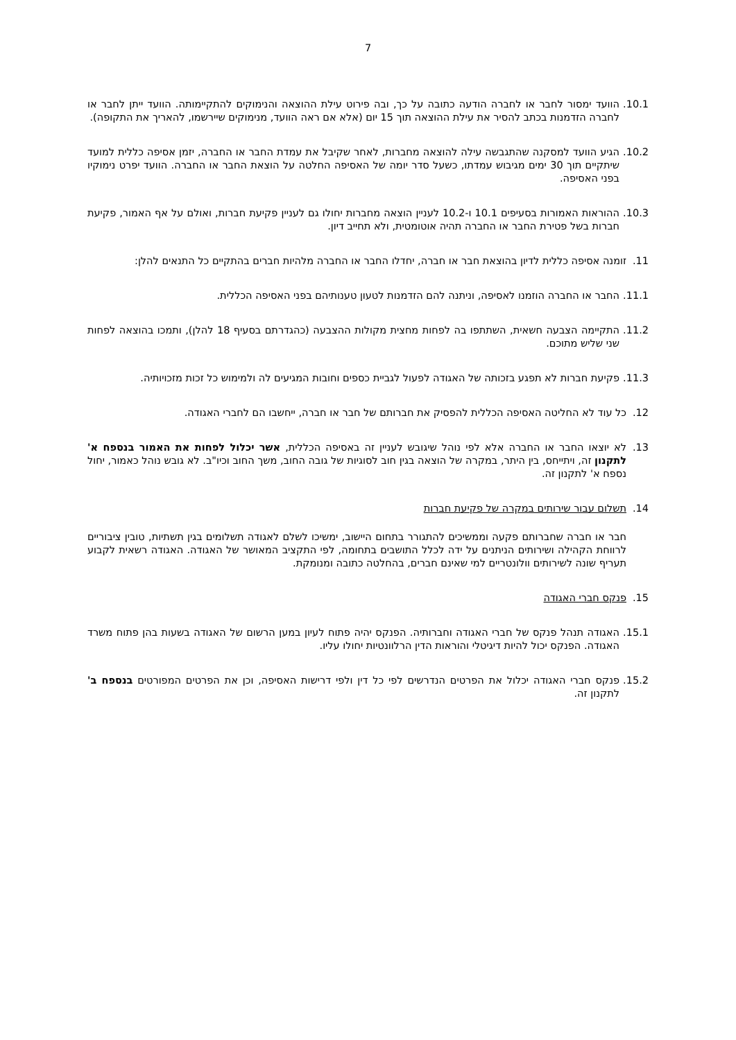7
10.1.
הוועד ימסור לחבר או לחברה הודעה כתובה על כך, ובה פירוט עילת ההוצאה והנימוקים להתקיימותה. הוועד ייתן לחבר או לחברה הזדמנות בכתב להסיר את עילת ההוצאה תוך 15 יום (אלא אם ראה הוועד, מנימוקים שיירשמו, להאריך את התקופה).
10.2.
הגיע הוועד למסקנה שהתגבשה עילה להוצאה מחברות, לאחר שקיבל את עמדת החבר או החברה, יזמן אסיפה כללית למועד שיתקיים תוך 30 ימים מגיבוש עמדתו, כשעל סדר יומה של האסיפה החלטה על הוצאת החבר או החברה. הוועד יפרט נימוקיו בפני האסיפה.
10.3.
ההוראות האמורות בסעיפים 10.1 ו-10.2 לעניין הוצאה מחברות יחולו גם לעניין פקיעת חברות, ואולם על אף האמור, פקיעת חברות בשל פטירת החבר או החברה תהיה אוטומטית, ולא תחייב דיון.
11. זומנה אסיפה כללית לדיון בהוצאת חבר או חברה, יחדלו החבר או החברה מלהיות חברים בהתקיים כל התנאים להלן:
11.1.
החבר או החברה הוזמנו לאסיפה, וניתנה להם הזדמנות לטעון טענותיהם בפני האסיפה הכללית.
11.2.
התקיימה הצבעה חשאית, השתתפו בה לפחות מחצית מקולות ההצבעה (כהגדרתם בסעיף 18 להלן), ותמכו בהוצאה לפחות שני שליש מתוכם.
11.3.
פקיעת חברות לא תפגע בזכותה של האגודה לפעול לגביית כספים וחובות המגיעים לה ולמימוש כל זכות מזכויותיה.
12. כל עוד לא החליטה האסיפה הכללית להפסיק את חברותם של חבר או חברה, ייחשבו הם לחברי האגודה.
13. לא יוצאו החבר או החברה אלא לפי נוהל שיגובש לעניין זה באסיפה הכללית, אשר יכלול לפחות את האמור בנספח א' לתקנון זה, ויתייחס, בין היתר, במקרה של הוצאה בגין חוב לסוגיות של גובה החוב, משך החוב וכיו"ב. לא גובש נוהל כאמור, יחול נספח א' לתקנון זה.
14. תשלום עבור שירותים במקרה של פקיעת חברות
חבר או חברה שחברותם פקעה וממשיכים להתגורר בתחום היישוב, ימשיכו לשלם לאגודה תשלומים בגין תשתיות, טובין ציבוריים לרווחת הקהילה ושירותים הניתנים על ידה לכלל התושבים בתחומה, לפי התקציב המאושר של האגודה. האגודה רשאית לקבוע תעריף שונה לשירותים וולונטריים למי שאינם חברים, בהחלטה כתובה ומנומקת.
15. פנקס חברי האגודה
15.1.
האגודה תנהל פנקס של חברי האגודה וחברותיה. הפנקס יהיה פתוח לעיון במען הרשום של האגודה בשעות בהן פתוח משרד האגודה. הפנקס יכול להיות דיגיטלי והוראות הדין הרלוונטיות יחולו עליו.
15.2.
פנקס חברי האגודה יכלול את הפרטים הנדרשים לפי כל דין ולפי דרישות האסיפה, וכן את הפרטים המפורטים בנספח ב' לתקנון זה.